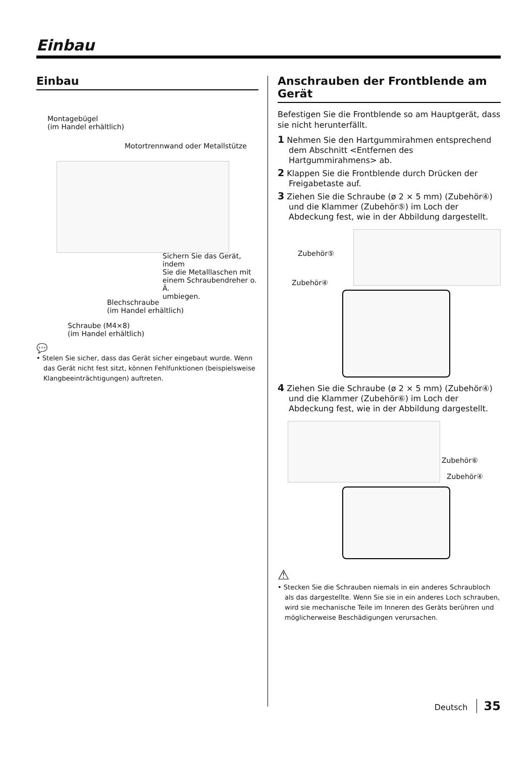Einbau
Einbau
Montagebügel
(im Handel erhältlich)
Motortrennwand oder Metallstütze
Sichern Sie das Gerät, indem
Sie die Metalllaschen mit
einem Schraubendreher o. Ä.
umbiegen.
Blechschraube
(im Handel erhältlich)
Schraube (M4×8)
(im Handel erhältlich)
💬
• Stelen Sie sicher, dass das Gerät sicher eingebaut wurde. Wenn das Gerät nicht fest sitzt, können Fehlfunktionen (beispielsweise Klangbeeinträchtigungen) auftreten.
Anschrauben der Frontblende am Gerät
Befestigen Sie die Frontblende so am Hauptgerät, dass sie nicht herunterfällt.
1 Nehmen Sie den Hartgummirahmen entsprechend dem Abschnitt <Entfernen des Hartgummirahmens> ab.
2 Klappen Sie die Frontblende durch Drücken der Freigabetaste auf.
3 Ziehen Sie die Schraube (ø 2 × 5 mm) (Zubehör④) und die Klammer (Zubehör⑤) im Loch der Abdeckung fest, wie in der Abbildung dargestellt.
Zubehör⑤
Zubehör④
4 Ziehen Sie die Schraube (ø 2 × 5 mm) (Zubehör④) und die Klammer (Zubehör⑥) im Loch der Abdeckung fest, wie in der Abbildung dargestellt.
Zubehör⑥
Zubehör④
⚠
• Stecken Sie die Schrauben niemals in ein anderes Schraubloch als das dargestellte. Wenn Sie sie in ein anderes Loch schrauben, wird sie mechanische Teile im Inneren des Geräts berühren und möglicherweise Beschädigungen verursachen.
Deutsch 35